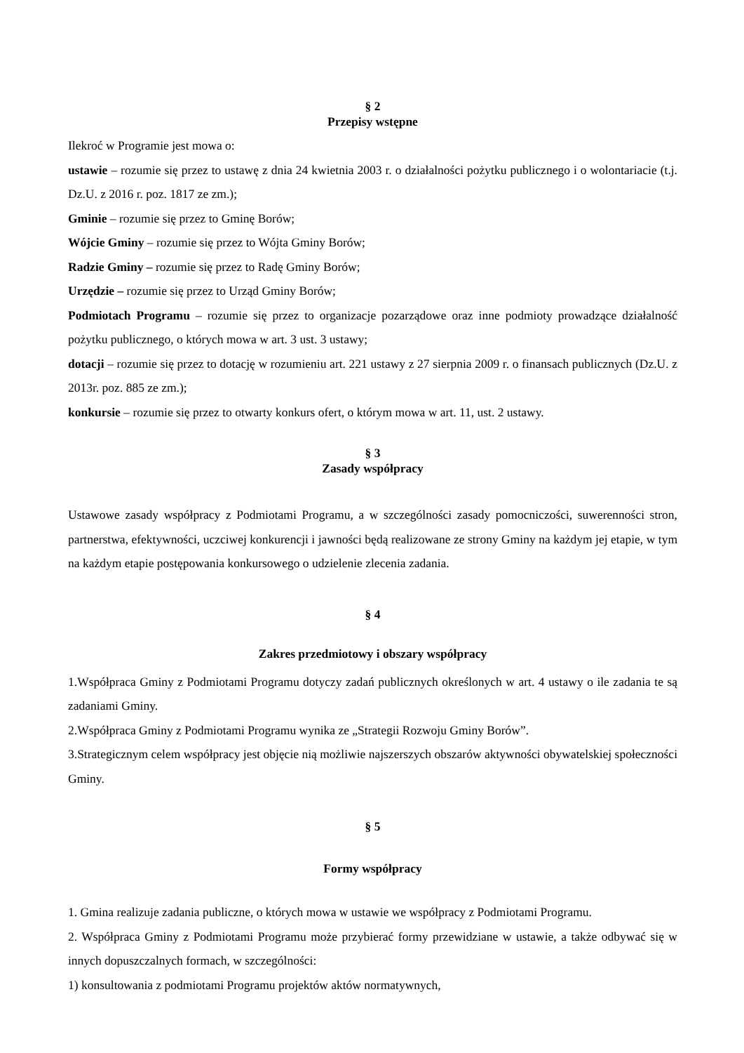§ 2
Przepisy wstępne
Ilekroć w Programie jest mowa o:
ustawie – rozumie się przez to ustawę z dnia 24 kwietnia 2003 r. o działalności pożytku publicznego i o wolontariacie (t.j. Dz.U. z 2016 r. poz. 1817 ze zm.);
Gminie – rozumie się przez to Gminę Borów;
Wójcie Gminy – rozumie się przez to Wójta Gminy Borów;
Radzie Gminy – rozumie się przez to Radę Gminy Borów;
Urzędzie – rozumie się przez to Urząd Gminy Borów;
Podmiotach Programu – rozumie się przez to organizacje pozarządowe oraz inne podmioty prowadzące działalność pożytku publicznego, o których mowa w art. 3 ust. 3 ustawy;
dotacji – rozumie się przez to dotację w rozumieniu art. 221 ustawy z 27 sierpnia 2009 r. o finansach publicznych (Dz.U. z 2013r. poz. 885 ze zm.);
konkursie – rozumie się przez to otwarty konkurs ofert, o którym mowa w art. 11, ust. 2 ustawy.
§ 3
Zasady współpracy
Ustawowe zasady współpracy z Podmiotami Programu, a w szczególności zasady pomocniczości, suwerenności stron, partnerstwa, efektywności, uczciwej konkurencji i jawności będą realizowane ze strony Gminy na każdym jej etapie, w tym na każdym etapie postępowania konkursowego o udzielenie zlecenia zadania.
§ 4
Zakres przedmiotowy i obszary współpracy
1.Współpraca Gminy z Podmiotami Programu dotyczy zadań publicznych określonych w art. 4 ustawy o ile zadania te są zadaniami Gminy.
2.Współpraca Gminy z Podmiotami Programu wynika ze „Strategii Rozwoju Gminy Borów”.
3.Strategicznym celem współpracy jest objęcie nią możliwie najszerszych obszarów aktywności obywatelskiej społeczności Gminy.
§ 5
Formy współpracy
1. Gmina realizuje zadania publiczne, o których mowa w ustawie we współpracy z Podmiotami Programu.
2. Współpraca Gminy z Podmiotami Programu może przybierać formy przewidziane w ustawie, a także odbywać się w innych dopuszczalnych formach, w szczególności:
1) konsultowania z podmiotami Programu projektów aktów normatywnych,